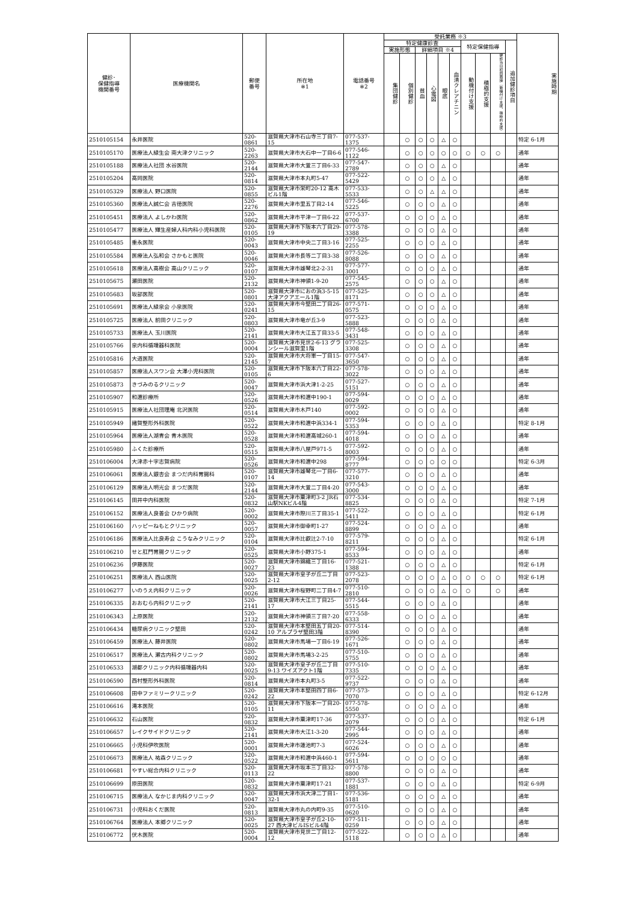| 健診･ 保健指導 機関番号 | 医療機関名 | 郵便 番号 | 所在地 ※1 | 電話番号 ※2 | 受託業務 ※3 | | | | | | | | | | 実施時期 |
| --- | --- | --- | --- | --- | --- | --- | --- | --- | --- | --- | --- | --- | --- | --- | --- |
| | | | | | 特定健康診査 | | | | | | 特定保健指導 | | | 追加健診項目 | |
| | | | | | 実施形態 | | 詳細項目 ※4 | | | | | | | | |
| | | | | | 集団健診 | 個別健診 | 貧血 | 心電図 | 眼底 | 血清クレアチニン | 動機付け支援 | 積極的支援 | 健診当日初回面接（動機付け支援、積極的支援） | | |
| 2510105154 | 永井医院 | 520-0861 | 滋賀県大津市石山寺三丁目7-15 | 077-537-1375 | | ○ | ○ | ○ | △ | ○ | | | | | 特定 6-1月 |
| 2510105170 | 医療法人緑生会 南大津クリニック | 520-2263 | 滋賀県大津市大石中一丁目6-6 | 077-546-1122 | | ○ | ○ | ○ | ○ | ○ | ○ | ○ | ○ | | 通年 |
| 2510105188 | 医療法人社団 水谷医院 | 520-2144 | 滋賀県大津市大萱三丁目6-33 | 077-547-2789 | | ○ | ○ | ○ | △ | ○ | | | | | 通年 |
| 2510105204 | 高岡医院 | 520-0814 | 滋賀県大津市本丸町5-47 | 077-522-5429 | | ○ | ○ | ○ | △ | ○ | | | | | 通年 |
| 2510105329 | 医療法人 野口医院 | 520-0855 | 滋賀県大津市栄町20-12 高木ビル1階 | 077-533-5533 | | ○ | ○ | △ | △ | ○ | | | | | 通年 |
| 2510105360 | 医療法人誠仁会 吉徳医院 | 520-2276 | 滋賀県大津市里五丁目2-14 | 077-546-5225 | | ○ | ○ | ○ | △ | ○ | | | | | 通年 |
| 2510105451 | 医療法人 よしかわ医院 | 520-0862 | 滋賀県大津市平津一丁目6-22 | 077-537-6700 | | ○ | ○ | ○ | △ | ○ | | | | | 通年 |
| 2510105477 | 医療法人 輝生産婦人科内科小児科医院 | 520-0105 | 滋賀県大津市下阪本六丁目29-19 | 077-578-3388 | | ○ | ○ | ○ | △ | ○ | | | | | 通年 |
| 2510105485 | 重永医院 | 520-0043 | 滋賀県大津市中央二丁目3-16 | 077-525-2255 | | ○ | ○ | ○ | △ | ○ | | | | | 通年 |
| 2510105584 | 医療法人弘和会 さかもと医院 | 520-0046 | 滋賀県大津市長等二丁目3-38 | 077-526-8088 | | ○ | ○ | ○ | △ | ○ | | | | | 通年 |
| 2510105618 | 医療法人高樹会 高山クリニック | 520-0107 | 滋賀県大津市雄琴北2-2-31 | 077-577-3001 | | ○ | ○ | ○ | △ | ○ | | | | | 通年 |
| 2510105675 | 瀬田医院 | 520-2132 | 滋賀県大津市神領1-9-20 | 077-545-2575 | | ○ | ○ | ○ | △ | ○ | | | | | 通年 |
| 2510105683 | 坂部医院 | 520-0801 | 滋賀県大津市におの浜3-5-15 大津アクアエール1階 | 077-525-8171 | | ○ | ○ | ○ | △ | ○ | | | | | 通年 |
| 2510105691 | 医療法人緑泉会 小泉医院 | 520-0241 | 滋賀県大津市今堅田二丁目26-15 | 077-571-0575 | | ○ | ○ | ○ | △ | ○ | | | | | 通年 |
| 2510105725 | 医療法人 前田クリニック | 520-0803 | 滋賀県大津市竜が丘3-9 | 077-523-5888 | | ○ | ○ | ○ | △ | ○ | | | | | 通年 |
| 2510105733 | 医療法人 玉川医院 | 520-2141 | 滋賀県大津市大江五丁目33-5 | 077-548-3431 | | ○ | ○ | ○ | △ | ○ | | | | | 通年 |
| 2510105766 | 泉内科循環器科医院 | 520-0004 | 滋賀県大津市見世2-6-13 グランシール滋賀里1階 | 077-525-3308 | | ○ | ○ | ○ | △ | ○ | | | | | 通年 |
| 2510105816 | 大道医院 | 520-2145 | 滋賀県大津市大将軍一丁目15-7 | 077-547-3650 | | ○ | ○ | ○ | △ | ○ | | | | | 通年 |
| 2510105857 | 医療法人スワン会 大澤小児科医院 | 520-0105 | 滋賀県大津市下阪本六丁目22-6 | 077-578-3022 | | ○ | ○ | ○ | △ | ○ | | | | | 通年 |
| 2510105873 | きづみのるクリニック | 520-0047 | 滋賀県大津市浜大津1-2-25 | 077-527-5151 | | ○ | ○ | ○ | △ | ○ | | | | | 通年 |
| 2510105907 | 和邇診療所 | 520-0526 | 滋賀県大津市和邇中190-1 | 077-594-0029 | | ○ | ○ | ○ | △ | ○ | | | | | 通年 |
| 2510105915 | 医療法人社団理庵 北沢医院 | 520-0514 | 滋賀県大津市木戸140 | 077-592-0002 | | ○ | ○ | ○ | △ | ○ | | | | | 通年 |
| 2510105949 | 諸賀整形外科医院 | 520-0522 | 滋賀県大津市和邇中浜334-1 | 077-594-5353 | | ○ | ○ | ○ | △ | ○ | | | | | 特定 8-1月 |
| 2510105964 | 医療法人湖青会 青木医院 | 520-0528 | 滋賀県大津市和邇高城260-1 | 077-594-4018 | | ○ | ○ | ○ | △ | ○ | | | | | 通年 |
| 2510105980 | ふくた診療所 | 520-0515 | 滋賀県大津市八屋戸971-5 | 077-592-8003 | | ○ | ○ | ○ | △ | ○ | | | | | 通年 |
| 2510106004 | 大津赤十字志賀病院 | 520-0526 | 滋賀県大津市和邇中298 | 077-594-8777 | | ○ | ○ | ○ | ○ | ○ | | | | | 特定 6-3月 |
| 2510106061 | 医療法人銀杏会 まつだ内科胃腸科 | 520-0107 | 滋賀県大津市雄琴北一丁目6-14 | 077-577-3210 | | ○ | ○ | ○ | △ | ○ | | | | | 通年 |
| 2510106129 | 医療法人明光会 まつだ医院 | 520-2144 | 滋賀県大津市大萱二丁目4-20 | 077-543-3000 | | ○ | ○ | ○ | △ | ○ | | | | | 通年 |
| 2510106145 | 田井中内科医院 | 520-0832 | 滋賀県大津市粟津町3-2 JR石山駅NKビル4階 | 077-534-8825 | | ○ | ○ | ○ | △ | ○ | | | | | 特定 7-1月 |
| 2510106152 | 医療法人良善会 ひかり病院 | 520-0002 | 滋賀県大津市際川三丁目35-1 | 077-522-5411 | | ○ | ○ | ○ | △ | ○ | | | | | 特定 6-1月 |
| 2510106160 | ハッピーねもとクリニック | 520-0057 | 滋賀県大津市御幸町1-27 | 077-524-8899 | | ○ | ○ | ○ | △ | ○ | | | | | 通年 |
| 2510106186 | 医療法人比良寿会 こうなみクリニック | 520-0104 | 滋賀県大津市比叡辻2-7-10 | 077-579-8211 | | ○ | ○ | ○ | △ | ○ | | | | | 特定 6-1月 |
| 2510106210 | せと肛門胃腸クリニック | 520-0525 | 滋賀県大津市小野375-1 | 077-594-8533 | | ○ | ○ | ○ | △ | ○ | | | | | 通年 |
| 2510106236 | 伊藤医院 | 520-0027 | 滋賀県大津市錦織三丁目16-23 | 077-521-1388 | | ○ | ○ | ○ | △ | ○ | | | | | 特定 6-1月 |
| 2510106251 | 医療法人 西山医院 | 520-0025 | 滋賀県大津市皇子が丘二丁目2-12 | 077-523-2078 | | ○ | ○ | ○ | △ | ○ | ○ | ○ | ○ | | 特定 6-1月 |
| 2510106277 | いのうえ内科クリニック | 520-0026 | 滋賀県大津市桜野町二丁目4-7 | 077-510-2810 | | ○ | ○ | ○ | △ | ○ | ○ | | ○ | | 通年 |
| 2510106335 | おおむら内科クリニック | 520-2141 | 滋賀県大津市大江三丁目25-17 | 077-544-5515 | | ○ | ○ | ○ | △ | ○ | | | | | 通年 |
| 2510106343 | 上原医院 | 520-2132 | 滋賀県大津市神領三丁目7-20 | 077-558-6333 | | ○ | ○ | ○ | △ | ○ | | | | | 通年 |
| 2510106434 | 糖尿病クリニック堅田 | 520-0242 | 滋賀県大津市本堅田五丁目20-10 アルプラザ堅田3階 | 077-514-8390 | | ○ | ○ | ○ | △ | ○ | | | | | 通年 |
| 2510106459 | 医療法人 藤井医院 | 520-0802 | 滋賀県大津市馬場一丁目6-19 | 077-526-1671 | | ○ | ○ | ○ | △ | ○ | | | | | 通年 |
| 2510106517 | 医療法人 瀬古内科クリニック | 520-0802 | 滋賀県大津市馬場3-2-25 | 077-510-5755 | | ○ | ○ | ○ | △ | ○ | | | | | 通年 |
| 2510106533 | 湖都クリニック内科循環器内科 | 520-0025 | 滋賀県大津市皇子が丘二丁目9-13 ワイズアクト1階 | 077-510-7335 | | ○ | ○ | ○ | △ | ○ | | | | | 通年 |
| 2510106590 | 西村整形外科医院 | 520-0814 | 滋賀県大津市本丸町3-5 | 077-522-9737 | | ○ | ○ | ○ | △ | ○ | | | | | 通年 |
| 2510106608 | 田中ファミリークリニック | 520-0242 | 滋賀県大津市本堅田四丁目6-22 | 077-573-7070 | | ○ | ○ | ○ | △ | ○ | | | | | 特定 6-12月 |
| 2510106616 | 滝本医院 | 520-0105 | 滋賀県大津市下阪本一丁目20-11 | 077-578-5550 | | ○ | ○ | ○ | △ | ○ | | | | | 通年 |
| 2510106632 | 石山医院 | 520-0832 | 滋賀県大津市粟津町17-36 | 077-537-2079 | | ○ | ○ | ○ | △ | ○ | | | | | 特定 6-1月 |
| 2510106657 | レイクサイドクリニック | 520-2141 | 滋賀県大津市大江1-3-20 | 077-544-2995 | | ○ | ○ | ○ | △ | ○ | | | | | 通年 |
| 2510106665 | 小児科伊吹医院 | 520-0001 | 滋賀県大津市蓮池町7-3 | 077-524-6026 | | ○ | ○ | ○ | △ | ○ | | | | | 通年 |
| 2510106673 | 医療法人 祐森クリニック | 520-0522 | 滋賀県大津市和邇中浜460-1 | 077-594-5611 | | ○ | ○ | ○ | ○ | ○ | | | | | 通年 |
| 2510106681 | やすい総合内科クリニック | 520-0113 | 滋賀県大津市坂本三丁目32-22 | 077-578-8800 | | ○ | ○ | ○ | △ | ○ | | | | | 通年 |
| 2510106699 | 原田医院 | 520-0832 | 滋賀県大津市粟津町17-21 | 077-537-1881 | | ○ | ○ | ○ | △ | ○ | | | | | 特定 6-9月 |
| 2510106715 | 医療法人 なかじま内科クリニック | 520-0047 | 滋賀県大津市浜大津二丁目1-32-1 | 077-536-5181 | | ○ | ○ | ○ | △ | ○ | | | | | 通年 |
| 2510106731 | 小児科おくだ医院 | 520-0813 | 滋賀県大津市丸の内町9-35 | 077-510-0620 | | ○ | ○ | ○ | △ | ○ | | | | | 通年 |
| 2510106764 | 医療法人 本郷クリニック | 520-0025 | 滋賀県大津市皇子が丘2-10-27 西大津ビルISビル4階 | 077-511-0259 | | ○ | ○ | ○ | △ | ○ | | | | | 通年 |
| 2510106772 | 伏木医院 | 520-0004 | 滋賀県大津市見世二丁目12-12 | 077-522-5118 | | ○ | ○ | ○ | △ | ○ | | | | | 通年 |